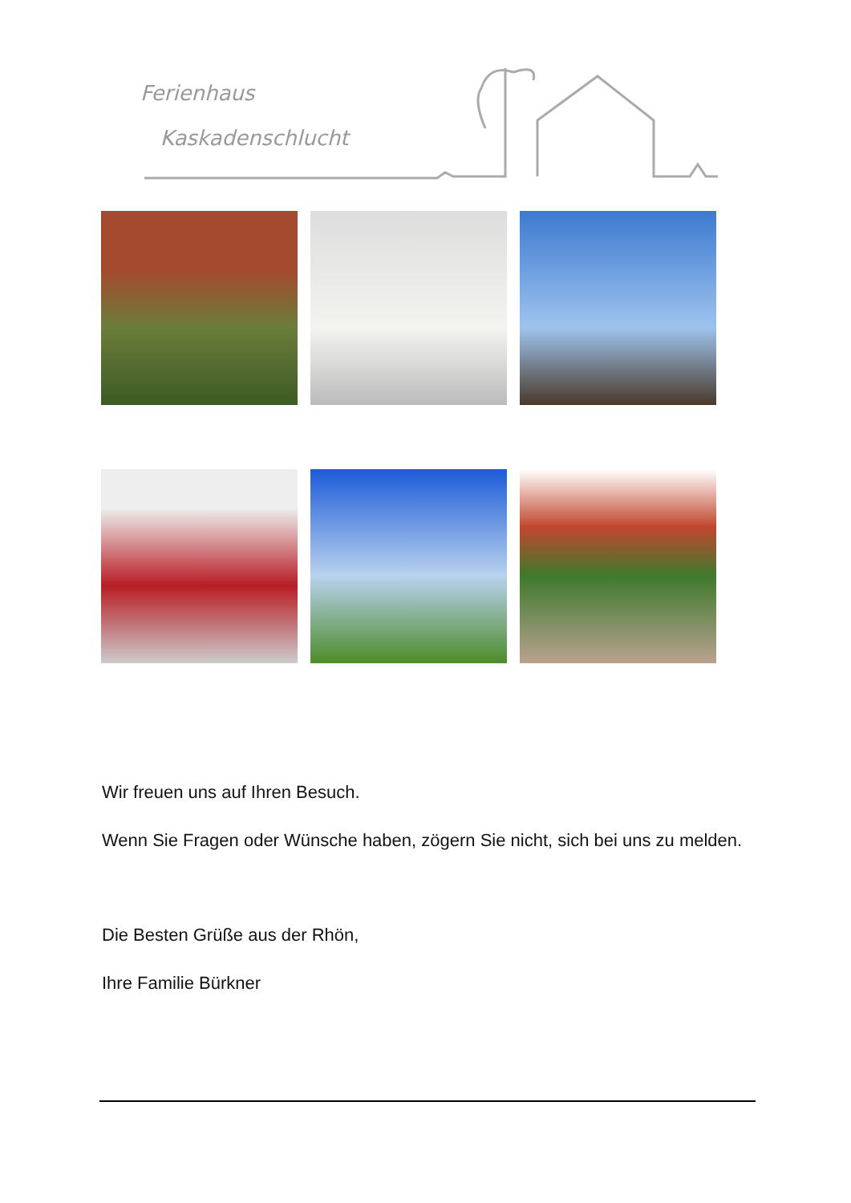Ferienhaus
Kaskadenschlucht
Wir freuen uns auf Ihren Besuch.
Wenn Sie Fragen oder Wünsche haben, zögern Sie nicht, sich bei uns zu melden.
Die Besten Grüße aus der Rhön,
Ihre Familie Bürkner